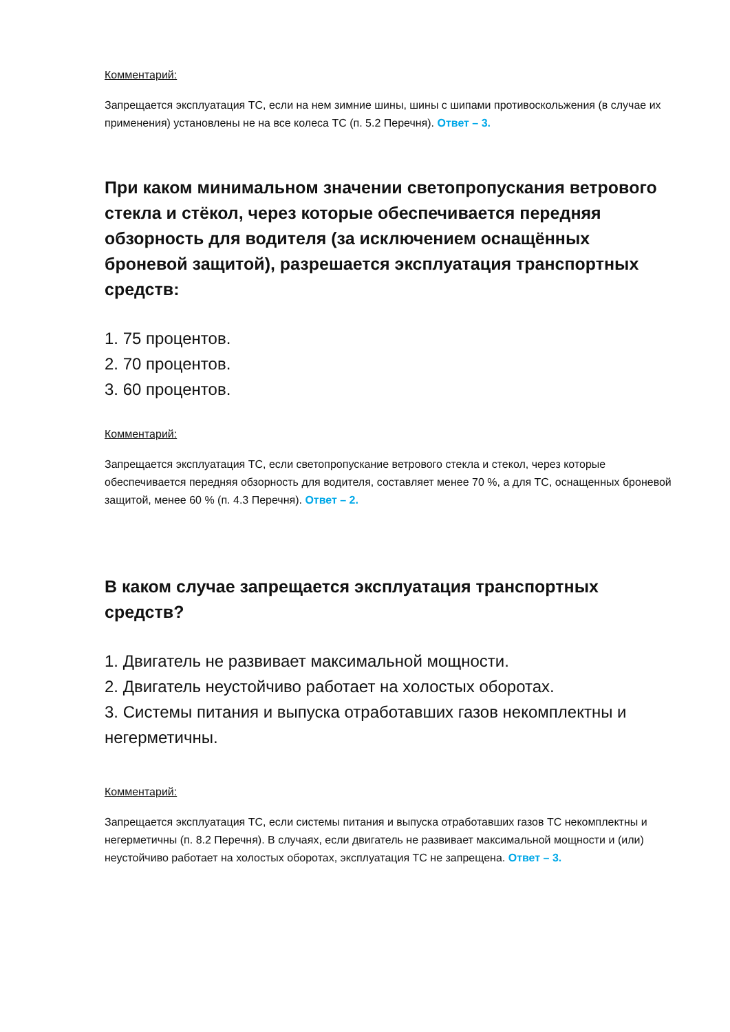Комментарий:
Запрещается эксплуатация ТС, если на нем зимние шины, шины с шипами противоскольжения (в случае их применения) установлены не на все колеса ТС (п. 5.2 Перечня). Ответ – 3.
При каком минимальном значении светопропускания ветрового стекла и стёкол, через которые обеспечивается передняя обзорность для водителя (за исключением оснащённых броневой защитой), разрешается эксплуатация транспортных средств:
1. 75 процентов.
2. 70 процентов.
3. 60 процентов.
Комментарий:
Запрещается эксплуатация ТС, если светопропускание ветрового стекла и стекол, через которые обеспечивается передняя обзорность для водителя, составляет менее 70 %, а для ТС, оснащенных броневой защитой, менее 60 % (п. 4.3 Перечня). Ответ – 2.
В каком случае запрещается эксплуатация транспортных средств?
1. Двигатель не развивает максимальной мощности.
2. Двигатель неустойчиво работает на холостых оборотах.
3. Системы питания и выпуска отработавших газов некомплектны и негерметичны.
Комментарий:
Запрещается эксплуатация ТС, если системы питания и выпуска отработавших газов ТС некомплектны и негерметичны (п. 8.2 Перечня). В случаях, если двигатель не развивает максимальной мощности и (или) неустойчиво работает на холостых оборотах, эксплуатация ТС не запрещена. Ответ – 3.